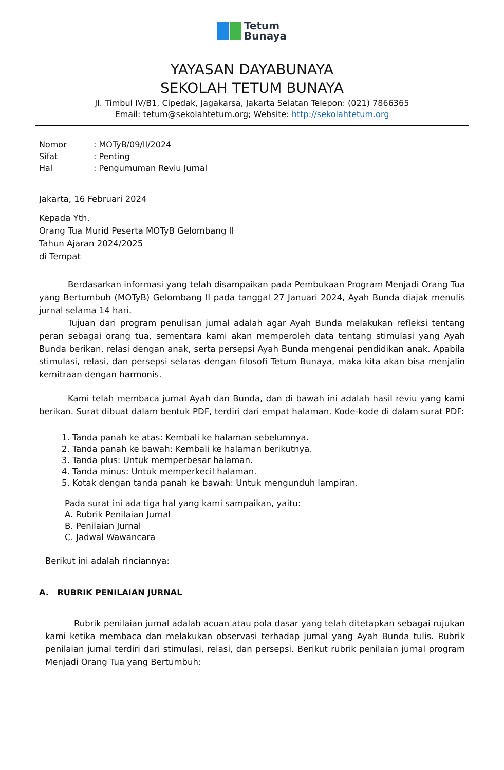Tetum
Bunaya
YAYASAN DAYABUNAYA
SEKOLAH TETUM BUNAYA
Jl. Timbul IV/B1, Cipedak, Jagakarsa, Jakarta Selatan Telepon: (021) 7866365
Email: tetum@sekolahtetum.org; Website: http://sekolahtetum.org
| Nomor | : MOTyB/09/II/2024 |
| Sifat | : Penting |
| Hal | : Pengumuman Reviu Jurnal |
Jakarta, 16 Februari 2024
Kepada Yth.
Orang Tua Murid Peserta MOTyB Gelombang II
Tahun Ajaran 2024/2025
di Tempat
Berdasarkan informasi yang telah disampaikan pada Pembukaan Program Menjadi Orang Tua yang Bertumbuh (MOTyB) Gelombang II pada tanggal 27 Januari 2024, Ayah Bunda diajak menulis jurnal selama 14 hari.
Tujuan dari program penulisan jurnal adalah agar Ayah Bunda melakukan refleksi tentang peran sebagai orang tua, sementara kami akan memperoleh data tentang stimulasi yang Ayah Bunda berikan, relasi dengan anak, serta persepsi Ayah Bunda mengenai pendidikan anak. Apabila stimulasi, relasi, dan persepsi selaras dengan filosofi Tetum Bunaya, maka kita akan bisa menjalin kemitraan dengan harmonis.
Kami telah membaca jurnal Ayah dan Bunda, dan di bawah ini adalah hasil reviu yang kami berikan. Surat dibuat dalam bentuk PDF, terdiri dari empat halaman. Kode-kode di dalam surat PDF:
1. Tanda panah ke atas: Kembali ke halaman sebelumnya.
2. Tanda panah ke bawah: Kembali ke halaman berikutnya.
3. Tanda plus: Untuk memperbesar halaman.
4. Tanda minus: Untuk memperkecil halaman.
5. Kotak dengan tanda panah ke bawah: Untuk mengunduh lampiran.
Pada surat ini ada tiga hal yang kami sampaikan, yaitu:
A. Rubrik Penilaian Jurnal
B. Penilaian Jurnal
C. Jadwal Wawancara
Berikut ini adalah rinciannya:
A. RUBRIK PENILAIAN JURNAL
Rubrik penilaian jurnal adalah acuan atau pola dasar yang telah ditetapkan sebagai rujukan kami ketika membaca dan melakukan observasi terhadap jurnal yang Ayah Bunda tulis. Rubrik penilaian jurnal terdiri dari stimulasi, relasi, dan persepsi. Berikut rubrik penilaian jurnal program Menjadi Orang Tua yang Bertumbuh: